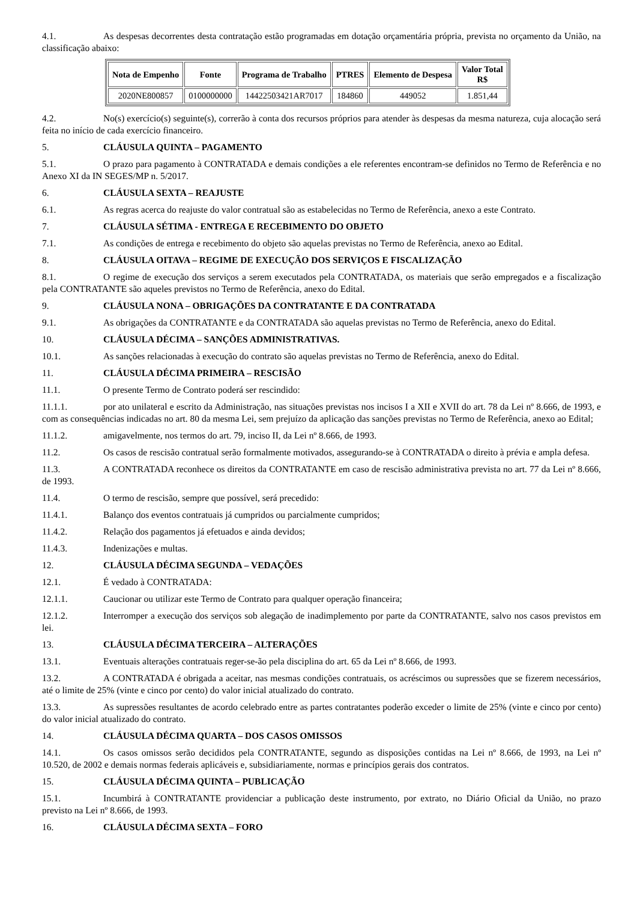4.1. As despesas decorrentes desta contratação estão programadas em dotação orçamentária própria, prevista no orçamento da União, na classificação abaixo:
| Nota de Empenho | Fonte | Programa de Trabalho | PTRES | Elemento de Despesa | Valor Total R$ |
| --- | --- | --- | --- | --- | --- |
| 2020NE800857 | 0100000000 | 14422503421AR7017 | 184860 | 449052 | 1.851,44 |
4.2. No(s) exercício(s) seguinte(s), correrão à conta dos recursos próprios para atender às despesas da mesma natureza, cuja alocação será feita no início de cada exercício financeiro.
5. CLÁUSULA QUINTA – PAGAMENTO
5.1. O prazo para pagamento à CONTRATADA e demais condições a ele referentes encontram-se definidos no Termo de Referência e no Anexo XI da IN SEGES/MP n. 5/2017.
6. CLÁUSULA SEXTA – REAJUSTE
6.1. As regras acerca do reajuste do valor contratual são as estabelecidas no Termo de Referência, anexo a este Contrato.
7. CLÁUSULA SÉTIMA - ENTREGA E RECEBIMENTO DO OBJETO
7.1. As condições de entrega e recebimento do objeto são aquelas previstas no Termo de Referência, anexo ao Edital.
8. CLÁUSULA OITAVA – REGIME DE EXECUÇÃO DOS SERVIÇOS E FISCALIZAÇÃO
8.1. O regime de execução dos serviços a serem executados pela CONTRATADA, os materiais que serão empregados e a fiscalização pela CONTRATANTE são aqueles previstos no Termo de Referência, anexo do Edital.
9. CLÁUSULA NONA – OBRIGAÇÕES DA CONTRATANTE E DA CONTRATADA
9.1. As obrigações da CONTRATANTE e da CONTRATADA são aquelas previstas no Termo de Referência, anexo do Edital.
10. CLÁUSULA DÉCIMA – SANÇÕES ADMINISTRATIVAS.
10.1. As sanções relacionadas à execução do contrato são aquelas previstas no Termo de Referência, anexo do Edital.
11. CLÁUSULA DÉCIMA PRIMEIRA – RESCISÃO
11.1. O presente Termo de Contrato poderá ser rescindido:
11.1.1. por ato unilateral e escrito da Administração, nas situações previstas nos incisos I a XII e XVII do art. 78 da Lei nº 8.666, de 1993, e com as consequências indicadas no art. 80 da mesma Lei, sem prejuízo da aplicação das sanções previstas no Termo de Referência, anexo ao Edital;
11.1.2. amigavelmente, nos termos do art. 79, inciso II, da Lei nº 8.666, de 1993.
11.2. Os casos de rescisão contratual serão formalmente motivados, assegurando-se à CONTRATADA o direito à prévia e ampla defesa.
11.3. A CONTRATADA reconhece os direitos da CONTRATANTE em caso de rescisão administrativa prevista no art. 77 da Lei nº 8.666, de 1993.
11.4. O termo de rescisão, sempre que possível, será precedido:
11.4.1. Balanço dos eventos contratuais já cumpridos ou parcialmente cumpridos;
11.4.2. Relação dos pagamentos já efetuados e ainda devidos;
11.4.3. Indenizações e multas.
12. CLÁUSULA DÉCIMA SEGUNDA – VEDAÇÕES
12.1. É vedado à CONTRATADA:
12.1.1. Caucionar ou utilizar este Termo de Contrato para qualquer operação financeira;
12.1.2. Interromper a execução dos serviços sob alegação de inadimplemento por parte da CONTRATANTE, salvo nos casos previstos em lei.
13. CLÁUSULA DÉCIMA TERCEIRA – ALTERAÇÕES
13.1. Eventuais alterações contratuais reger-se-ão pela disciplina do art. 65 da Lei nº 8.666, de 1993.
13.2. A CONTRATADA é obrigada a aceitar, nas mesmas condições contratuais, os acréscimos ou supressões que se fizerem necessários, até o limite de 25% (vinte e cinco por cento) do valor inicial atualizado do contrato.
13.3. As supressões resultantes de acordo celebrado entre as partes contratantes poderão exceder o limite de 25% (vinte e cinco por cento) do valor inicial atualizado do contrato.
14. CLÁUSULA DÉCIMA QUARTA – DOS CASOS OMISSOS
14.1. Os casos omissos serão decididos pela CONTRATANTE, segundo as disposições contidas na Lei nº 8.666, de 1993, na Lei nº 10.520, de 2002 e demais normas federais aplicáveis e, subsidiariamente, normas e princípios gerais dos contratos.
15. CLÁUSULA DÉCIMA QUINTA – PUBLICAÇÃO
15.1. Incumbirá à CONTRATANTE providenciar a publicação deste instrumento, por extrato, no Diário Oficial da União, no prazo previsto na Lei nº 8.666, de 1993.
16. CLÁUSULA DÉCIMA SEXTA – FORO